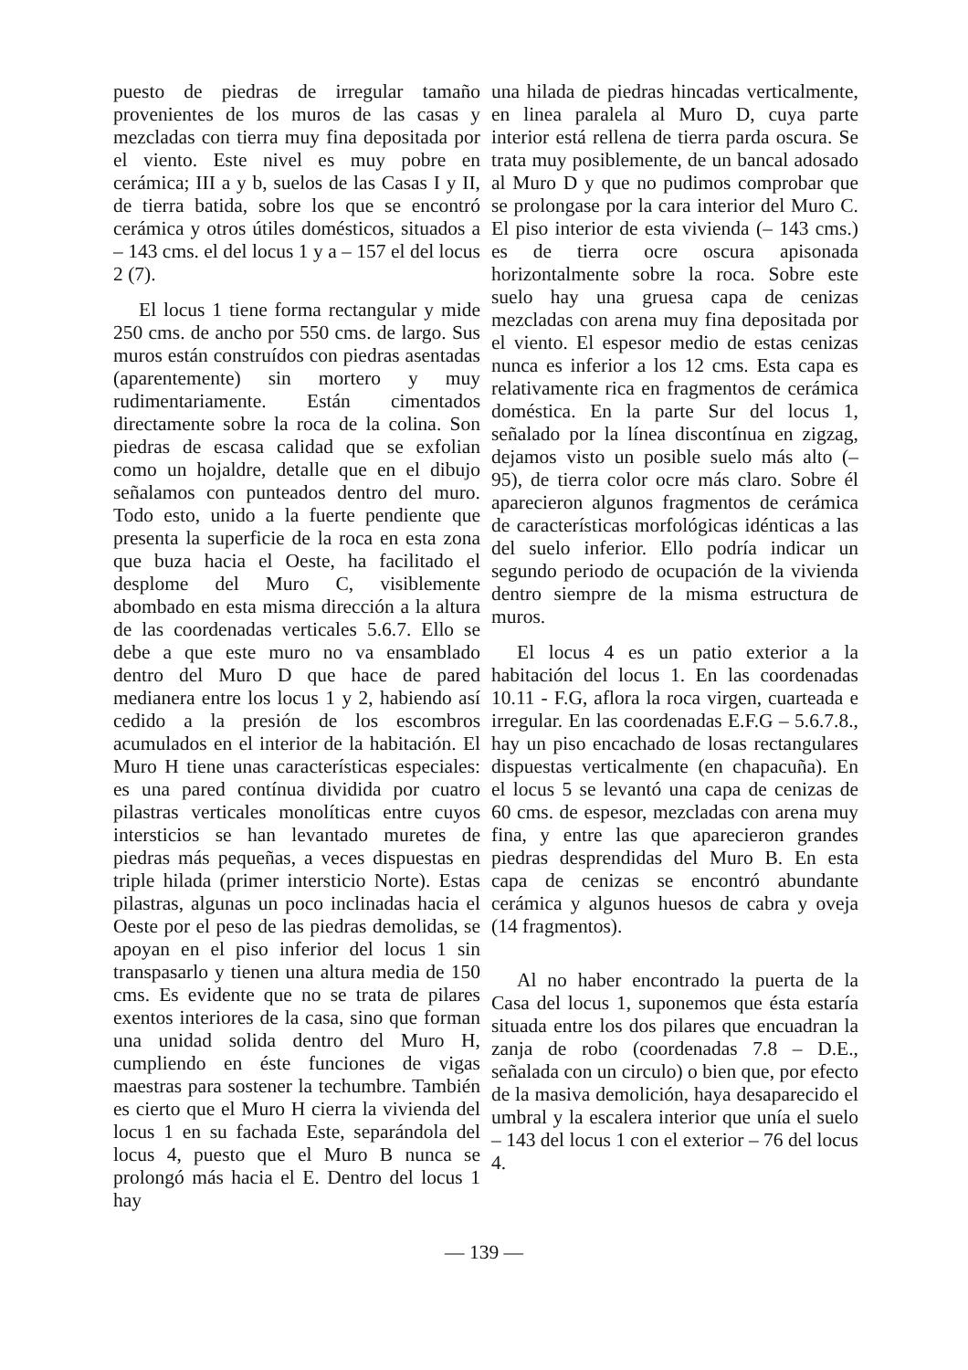puesto de piedras de irregular tamaño provenientes de los muros de las casas y mezcladas con tierra muy fina depositada por el viento. Este nivel es muy pobre en cerámica; III a y b, suelos de las Casas I y II, de tierra batida, sobre los que se encontró cerámica y otros útiles domésticos, situados a – 143 cms. el del locus 1 y a – 157 el del locus 2 (7).
El locus 1 tiene forma rectangular y mide 250 cms. de ancho por 550 cms. de largo. Sus muros están construídos con piedras asentadas (aparentemente) sin mortero y muy rudimentariamente. Están cimentados directamente sobre la roca de la colina. Son piedras de escasa calidad que se exfolian como un hojaldre, detalle que en el dibujo señalamos con punteados dentro del muro. Todo esto, unido a la fuerte pendiente que presenta la superficie de la roca en esta zona que buza hacia el Oeste, ha facilitado el desplome del Muro C, visiblemente abombado en esta misma dirección a la altura de las coordenadas verticales 5.6.7. Ello se debe a que este muro no va ensamblado dentro del Muro D que hace de pared medianera entre los locus 1 y 2, habiendo así cedido a la presión de los escombros acumulados en el interior de la habitación. El Muro H tiene unas características especiales: es una pared contínua dividida por cuatro pilastras verticales monolíticas entre cuyos intersticios se han levantado muretes de piedras más pequeñas, a veces dispuestas en triple hilada (primer intersticio Norte). Estas pilastras, algunas un poco inclinadas hacia el Oeste por el peso de las piedras demolidas, se apoyan en el piso inferior del locus 1 sin transpasarlo y tienen una altura media de 150 cms. Es evidente que no se trata de pilares exentos interiores de la casa, sino que forman una unidad solida dentro del Muro H, cumpliendo en éste funciones de vigas maestras para sostener la techumbre. También es cierto que el Muro H cierra la vivienda del locus 1 en su fachada Este, separándola del locus 4, puesto que el Muro B nunca se prolongó más hacia el E. Dentro del locus 1 hay
una hilada de piedras hincadas verticalmente, en linea paralela al Muro D, cuya parte interior está rellena de tierra parda oscura. Se trata muy posiblemente, de un bancal adosado al Muro D y que no pudimos comprobar que se prolongase por la cara interior del Muro C. El piso interior de esta vivienda (– 143 cms.) es de tierra ocre oscura apisonada horizontalmente sobre la roca. Sobre este suelo hay una gruesa capa de cenizas mezcladas con arena muy fina depositada por el viento. El espesor medio de estas cenizas nunca es inferior a los 12 cms. Esta capa es relativamente rica en fragmentos de cerámica doméstica. En la parte Sur del locus 1, señalado por la línea discontínua en zigzag, dejamos visto un posible suelo más alto (– 95), de tierra color ocre más claro. Sobre él aparecieron algunos fragmentos de cerámica de características morfológicas idénticas a las del suelo inferior. Ello podría indicar un segundo periodo de ocupación de la vivienda dentro siempre de la misma estructura de muros.
El locus 4 es un patio exterior a la habitación del locus 1. En las coordenadas 10.11 - F.G, aflora la roca virgen, cuarteada e irregular. En las coordenadas E.F.G – 5.6.7.8., hay un piso encachado de losas rectangulares dispuestas verticalmente (en chapacuña). En el locus 5 se levantó una capa de cenizas de 60 cms. de espesor, mezcladas con arena muy fina, y entre las que aparecieron grandes piedras desprendidas del Muro B. En esta capa de cenizas se encontró abundante cerámica y algunos huesos de cabra y oveja (14 fragmentos).
Al no haber encontrado la puerta de la Casa del locus 1, suponemos que ésta estaría situada entre los dos pilares que encuadran la zanja de robo (coordenadas 7.8 – D.E., señalada con un circulo) o bien que, por efecto de la masiva demolición, haya desaparecido el umbral y la escalera interior que unía el suelo – 143 del locus 1 con el exterior – 76 del locus 4.
— 139 —